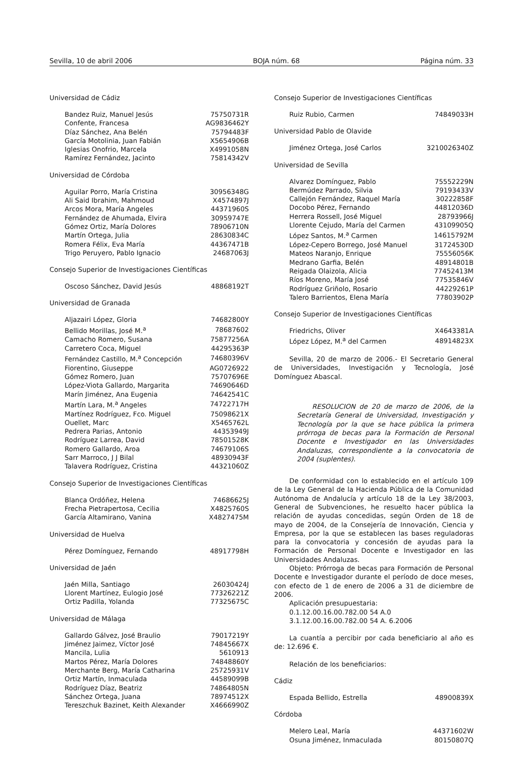Sevilla, 10 de abril 2006 BOJA núm. 68 Página núm. 33
Universidad de Cádiz
| Bandez Ruiz, Manuel Jesús | 75750731R |
| Confente, Francesa | AG9836462Y |
| Díaz Sánchez, Ana Belén | 75794483F |
| García Motolinia, Juan Fabián | X5654906B |
| Iglesias Onofrio, Marcela | X4991058N |
| Ramírez Fernández, Jacinto | 75814342V |
Universidad de Córdoba
| Aguilar Porro, María Cristina | 30956348G |
| Ali Said Ibrahim, Mahmoud | X4574897J |
| Arcos Mora, María Angeles | 44371960S |
| Fernández de Ahumada, Elvira | 30959747E |
| Gómez Ortiz, María Dolores | 78906710N |
| Martín Ortega, Julia | 28630834C |
| Romera Félix, Eva María | 44367471B |
| Trigo Peruyero, Pablo Ignacio | 24687063J |
Consejo Superior de Investigaciones Científicas
| Oscoso Sánchez, David Jesús | 48868192T |
Universidad de Granada
| Aljazairi López, Gloria | 74682800Y |
| Bellido Morillas, José M.<sup>a</sup> | 78687602 |
| Camacho Romero, Susana | 75877256A |
| Carretero Coca, Miguel | 44295363P |
| Fernández Castillo, M.<sup>a</sup> Concepción | 74680396V |
| Fiorentino, Giuseppe | AG0726922 |
| Gómez Romero, Juan | 75707696E |
| López-Viota Gallardo, Margarita | 74690646D |
| Marín Jiménez, Ana Eugenia | 74642541C |
| Martín Lara, M.<sup>a</sup> Angeles | 74722717H |
| Martínez Rodríguez, Fco. Miguel | 75098621X |
| Ouellet, Marc | X5465762L |
| Pedrera Parias, Antonio | 44353949J |
| Rodríguez Larrea, David | 78501528K |
| Romero Gallardo, Aroa | 74679106S |
| Sarr Marroco, J J Bilal | 48930943F |
| Talavera Rodríguez, Cristina | 44321060Z |
Consejo Superior de Investigaciones Científicas
| Blanca Ordóñez, Helena | 74686625J |
| Frecha Pietrapertosa, Cecilia | X4825760S |
| García Altamirano, Vanina | X4827475M |
Universidad de Huelva
| Pérez Domínguez, Fernando | 48917798H |
Universidad de Jaén
| Jaén Milla, Santiago | 26030424J |
| Llorent Martínez, Eulogio José | 77326221Z |
| Ortiz Padilla, Yolanda | 77325675C |
Universidad de Málaga
| Gallardo Gálvez, José Braulio | 79017219Y |
| Jiménez Jaimez, Víctor José | 74845667X |
| Mancila, Lulia | 5610913 |
| Martos Pérez, María Dolores | 74848860Y |
| Merchante Berg, María Catharina | 25725931V |
| Ortiz Martín, Inmaculada | 44589099B |
| Rodríguez Díaz, Beatriz | 74864805N |
| Sánchez Ortega, Juana | 78974512X |
| Tereszchuk Bazinet, Keith Alexander | X4666990Z |
Consejo Superior de Investigaciones Científicas
| Ruiz Rubio, Carmen | 74849033H |
Universidad Pablo de Olavide
| Jiménez Ortega, José Carlos | 3210026340Z |
Universidad de Sevilla
| Alvarez Domínguez, Pablo | 75552229N |
| Bermúdez Parrado, Silvia | 79193433V |
| Callejón Fernández, Raquel María | 30222858F |
| Docobo Pérez, Fernando | 44812036D |
| Herrera Rossell, José Miguel | 28793966J |
| Llorente Cejudo, María del Carmen | 43109905Q |
| López Santos, M.<sup>a</sup> Carmen | 14615792M |
| López-Cepero Borrego, José Manuel | 31724530D |
| Mateos Naranjo, Enrique | 75556056K |
| Medrano Garfia, Belén | 48914801B |
| Reigada Olaizola, Alicia | 77452413M |
| Ríos Moreno, María José | 77535846V |
| Rodríguez Griñolo, Rosario | 44229261P |
| Talero Barrientos, Elena María | 77803902P |
Consejo Superior de Investigaciones Científicas
| Friedrichs, Oliver | X4643381A |
| López López, M.<sup>a</sup> del Carmen | 48914823X |
Sevilla, 20 de marzo de 2006.- El Secretario General de Universidades, Investigación y Tecnología, José Domínguez Abascal.
RESOLUCION de 20 de marzo de 2006, de la Secretaría General de Universidad, Investigación y Tecnología por la que se hace pública la primera prórroga de becas para la Formación de Personal Docente e Investigador en las Universidades Andaluzas, correspondiente a la convocatoria de 2004 (suplentes).
De conformidad con lo establecido en el artículo 109 de la Ley General de la Hacienda Pública de la Comunidad Autónoma de Andalucía y artículo 18 de la Ley 38/2003, General de Subvenciones, he resuelto hacer pública la relación de ayudas concedidas, según Orden de 18 de mayo de 2004, de la Consejería de Innovación, Ciencia y Empresa, por la que se establecen las bases reguladoras para la convocatoria y concesión de ayudas para la Formación de Personal Docente e Investigador en las Universidades Andaluzas.
Objeto: Prórroga de becas para Formación de Personal Docente e Investigador durante el período de doce meses, con efecto de 1 de enero de 2006 a 31 de diciembre de 2006.
Aplicación presupuestaria:
0.1.12.00.16.00.782.00 54 A.0
3.1.12.00.16.00.782.00 54 A. 6.2006
La cuantía a percibir por cada beneficiario al año es de: 12.696 €.
Relación de los beneficiarios:
Cádiz
| Espada Bellido, Estrella | 48900839X |
Córdoba
| Melero Leal, María | 44371602W |
| Osuna Jiménez, Inmaculada | 80150807Q |